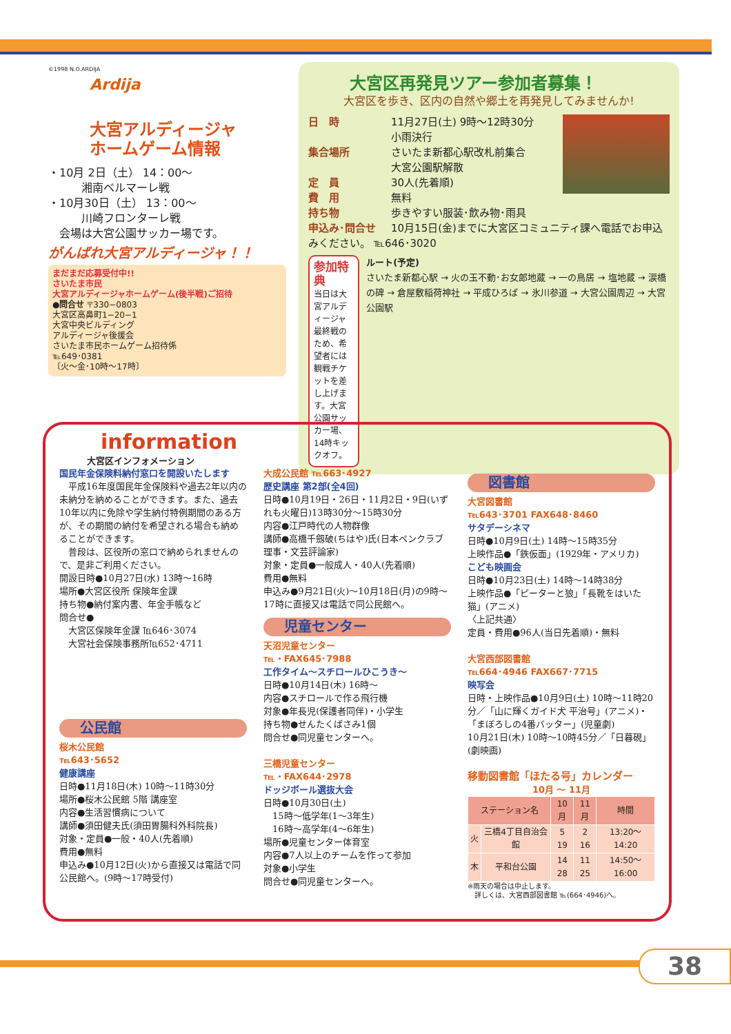©1998 N.O.ARDIJA
Ardija
大宮アルディージャ
ホームゲーム情報
・10月 2日（土） 14：00〜
　　　湘南ベルマーレ戦
・10月30日（土） 13：00〜
　　　川崎フロンターレ戦
　会場は大宮公園サッカー場です。
がんばれ大宮アルディージャ！！
まだまだ応募受付中!!
さいたま市民
大宮アルディージャホームゲーム(後半戦)ご招待
●問合せ 〒330−0803
大宮区高鼻町1−20−1
大宮中央ビルディング
アルディージャ後援会
さいたま市民ホームゲーム招待係
℡649･0381
〔火〜金･10時〜17時〕
大宮区再発見ツアー参加者募集！
大宮区を歩き、区内の自然や郷土を再発見してみませんか!
日　時 11月27日(土) 9時〜12時30分
小雨決行
集合場所 さいたま新都心駅改札前集合
大宮公園駅解散
定　員 30人(先着順)
費　用 無料
持ち物 歩きやすい服装･飲み物･雨具
申込み･問合せ 10月15日(金)までに大宮区コミュニティ課へ電話でお申込みください。 ℡646･3020
参加特典
当日は大宮アルディージャ最終戦のため、希望者には観戦チケットを差し上げます。大宮公園サッカー場、14時キックオフ。
ルート(予定)
さいたま新都心駅 → 火の玉不動･お女郎地蔵 → 一の鳥居 → 塩地蔵 → 涙橋の碑 → 倉屋敷稲荷神社 → 平成ひろば → 氷川参道 → 大宮公園周辺 → 大宮公園駅
information
大宮区インフォメーション
国民年金保険料納付窓口を開設いたします
　平成16年度国民年金保険料や過去2年以内の未納分を納めることができます。また、過去10年以内に免除や学生納付特例期間のある方が、その期間の納付を希望される場合も納めることができます。
　普段は、区役所の窓口で納められませんので、是非ご利用ください。
開設日時●10月27日(水) 13時〜16時
場所●大宮区役所 保険年金課
持ち物●納付案内書、年金手帳など
問合せ●
　大宮区保険年金課 ℡646･3074
　大宮社会保険事務所℡652･4711
公民館
桜木公民館
℡643･5652
健康講座
日時●11月18日(木) 10時〜11時30分
場所●桜木公民館 5階 講座室
内容●生活習慣病について
講師●須田健夫氏(須田胃腸科外科院長)
対象・定員●一般・40人(先着順)
費用●無料
申込み●10月12日(火)から直接又は電話で同公民館へ。(9時〜17時受付)
大成公民館 ℡663･4927
歴史講座 第2部(全4回)
日時●10月19日・26日・11月2日・9日(いずれも火曜日)13時30分〜15時30分
内容●江戸時代の人物群像
講師●高橋千劔破(ちはや)氏(日本ペンクラブ理事・文芸評論家)
対象・定員●一般成人・40人(先着順)
費用●無料
申込み●9月21日(火)〜10月18日(月)の9時〜17時に直接又は電話で同公民館へ。
児童センター
天沼児童センター
℡・FAX645･7988
工作タイム〜スチロールひこうき〜
日時●10月14日(木) 16時〜
内容●スチロールで作る飛行機
対象●年長児(保護者同伴)・小学生
持ち物●せんたくばさみ1個
問合せ●同児童センターへ。
三橋児童センター
℡・FAX644･2978
ドッジボール選抜大会
日時●10月30日(土)
　15時〜低学年(1〜3年生)
　16時〜高学年(4〜6年生)
場所●児童センター体育室
内容●7人以上のチームを作って参加
対象●小学生
問合せ●同児童センターへ。
図書館
大宮図書館
℡643･3701 FAX648･8460
サタデーシネマ
日時●10月9日(土) 14時〜15時35分
上映作品●「鉄仮面」(1929年・アメリカ)
こども映画会
日時●10月23日(土) 14時〜14時38分
上映作品●「ピーターと狼」「長靴をはいた猫」(アニメ)
〈上記共通〉
定員・費用●96人(当日先着順)・無料
大宮西部図書館
℡664･4946 FAX667･7715
映写会
日時・上映作品●10月9日(土) 10時〜11時20分／「山に輝くガイド犬 平治号」(アニメ)・「まぼろしの4番バッター」(児童劇)
10月21日(木) 10時〜10時45分／「日暮硯」(劇映画)
移動図書館「ほたる号」カレンダー
10月 〜 11月
| ステーション名 | | 10月 | 11月 | 時間 |
| --- | --- | --- | --- | --- |
| 火 | 三橋4丁目自治会館 | 5 19 | 2 16 | 13:20〜14:20 |
| 木 | 平和台公園 | 14 28 | 11 25 | 14:50〜16:00 |
※雨天の場合は中止します。
　詳しくは、大宮西部図書館 ℡(664･4946)へ。
38